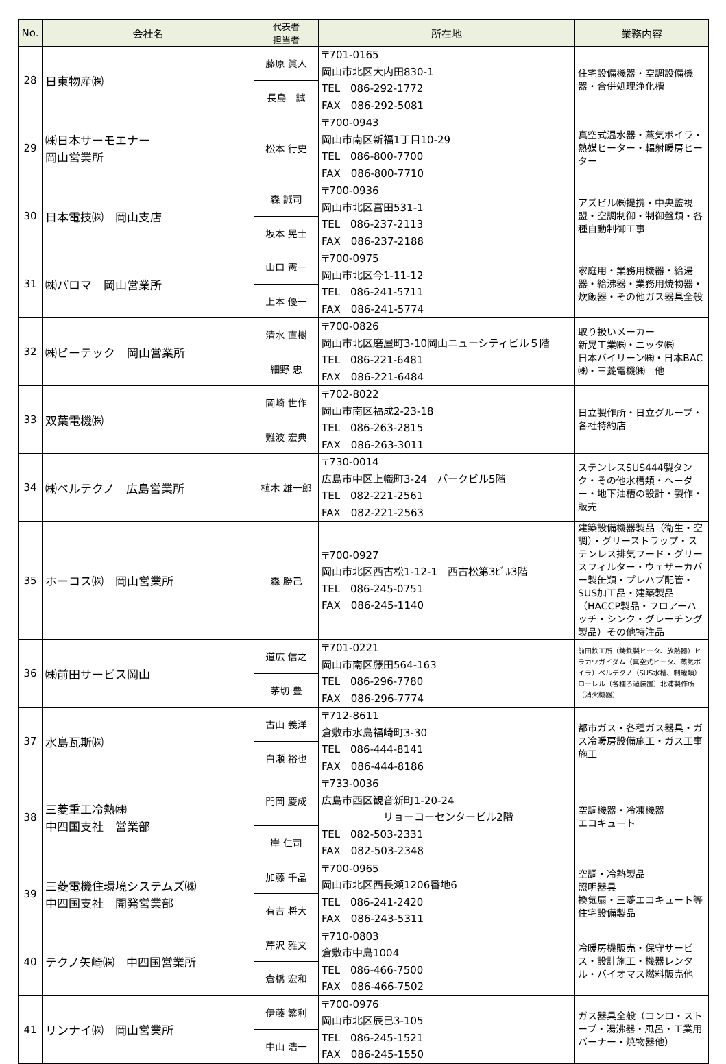| No. | 会社名 | 代表者 担当者 | 所在地 | 業務内容 |
| --- | --- | --- | --- | --- |
| 28 | 日東物産㈱ | 藤原 眞人 | 〒701-0165 岡山市北区大内田830-1 TEL 086-292-1772 FAX 086-292-5081 | 住宅設備機器・空調設備機器・合併処理浄化槽 |
| | | 長島 誠 | | |
| 29 | ㈱日本サーモエナー 岡山営業所 | 松本 行史 | 〒700-0943 岡山市南区新福1丁目10-29 TEL 086-800-7700 FAX 086-800-7710 | 真空式温水器・蒸気ボイラ・熱媒ヒーター・輻射暖房ヒーター |
| 30 | 日本電技㈱ 岡山支店 | 森 誠司 | 〒700-0936 岡山市北区富田531-1 TEL 086-237-2113 FAX 086-237-2188 | アズビル㈱提携・中央監視盟・空調制御・制御盤類・各種自動制御工事 |
| | | 坂本 晃士 | | |
| 31 | ㈱パロマ 岡山営業所 | 山口 憲一 | 〒700-0975 岡山市北区今1-11-12 TEL 086-241-5711 FAX 086-241-5774 | 家庭用・業務用機器・給湯器・給沸器・業務用焼物器・炊飯器・その他ガス器具全般 |
| | | 上本 優一 | | |
| 32 | ㈱ビーテック 岡山営業所 | 清水 直樹 | 〒700-0826 岡山市北区磨屋町3-10岡山ニューシティビル５階 TEL 086-221-6481 FAX 086-221-6484 | 取り扱いメーカー 新晃工業㈱・ニッタ㈱ 日本バイリーン㈱・日本BAC㈱・三菱電機㈱ 他 |
| | | 細野 忠 | | |
| 33 | 双葉電機㈱ | 岡崎 世作 | 〒702-8022 岡山市南区福成2-23-18 TEL 086-263-2815 FAX 086-263-3011 | 日立製作所・日立グループ・各社特約店 |
| | | 難波 宏典 | | |
| 34 | ㈱ベルテクノ 広島営業所 | 植木 雄一郎 | 〒730-0014 広島市中区上幟町3-24 パークビル5階 TEL 082-221-2561 FAX 082-221-2563 | ステンレスSUS444製タンク・その他水槽類・ヘーダー・地下油槽の設計・製作・販売 |
| 35 | ホーコス㈱ 岡山営業所 | 森 勝己 | 〒700-0927 岡山市北区西古松1-12-1 西古松第3ﾋﾞﾙ3階 TEL 086-245-0751 FAX 086-245-1140 | 建築設備機器製品（衛生・空調）・グリーストラップ・ステンレス排気フード・グリースフィルター・ウェザーカバー製缶類・プレハブ配管・SUS加工品・建築製品（HACCP製品・フロアーハッチ・シンク・グレーチング製品）その他特注品 |
| 36 | ㈱前田サービス岡山 | 道広 信之 | 〒701-0221 岡山市南区藤田564-163 TEL 086-296-7780 FAX 086-296-7774 | 前田鉄工所（鋳鉄製ヒータ、放熱器）ヒラカワガイダム（真空式ヒータ、蒸気ボイラ）ベルテクノ（SUS水槽、制罐類）ローレル（各種ろ過装置）北浦製作所（消火機器） |
| | | 茅切 豊 | | |
| 37 | 水島瓦斯㈱ | 古山 義洋 | 〒712-8611 倉敷市水島福崎町3-30 TEL 086-444-8141 FAX 086-444-8186 | 都市ガス・各種ガス器具・ガス冷暖房設備施工・ガス工事施工 |
| | | 白瀬 裕也 | | |
| 38 | 三菱重工冷熱㈱ 中四国支社 営業部 | 門岡 慶成 | 〒733-0036 広島市西区観音新町1-20-24 リョーコーセンタービル2階 TEL 082-503-2331 FAX 082-503-2348 | 空調機器・冷凍機器 エコキュート |
| | | 岸 仁司 | | |
| 39 | 三菱電機住環境システムズ㈱ 中四国支社 開発営業部 | 加藤 千晶 | 〒700-0965 岡山市北区西長瀬1206番地6 TEL 086-241-2420 FAX 086-243-5311 | 空調・冷熱製品 照明器具 換気扇・三菱エコキュート等住宅設備製品 |
| | | 有吉 将大 | | |
| 40 | テクノ矢崎㈱ 中四国営業所 | 芹沢 雅文 | 〒710-0803 倉敷市中島1004 TEL 086-466-7500 FAX 086-466-7502 | 冷暖房機販売・保守サービス・設計施工・機器レンタル・バイオマス燃料販売他 |
| | | 倉橋 宏和 | | |
| 41 | リンナイ㈱ 岡山営業所 | 伊藤 繁利 | 〒700-0976 岡山市北区辰巳3-105 TEL 086-245-1521 FAX 086-245-1550 | ガス器具全般（コンロ・ストーブ・湯沸器・風呂・工業用バーナー・焼物器他） |
| | | 中山 浩一 | | |